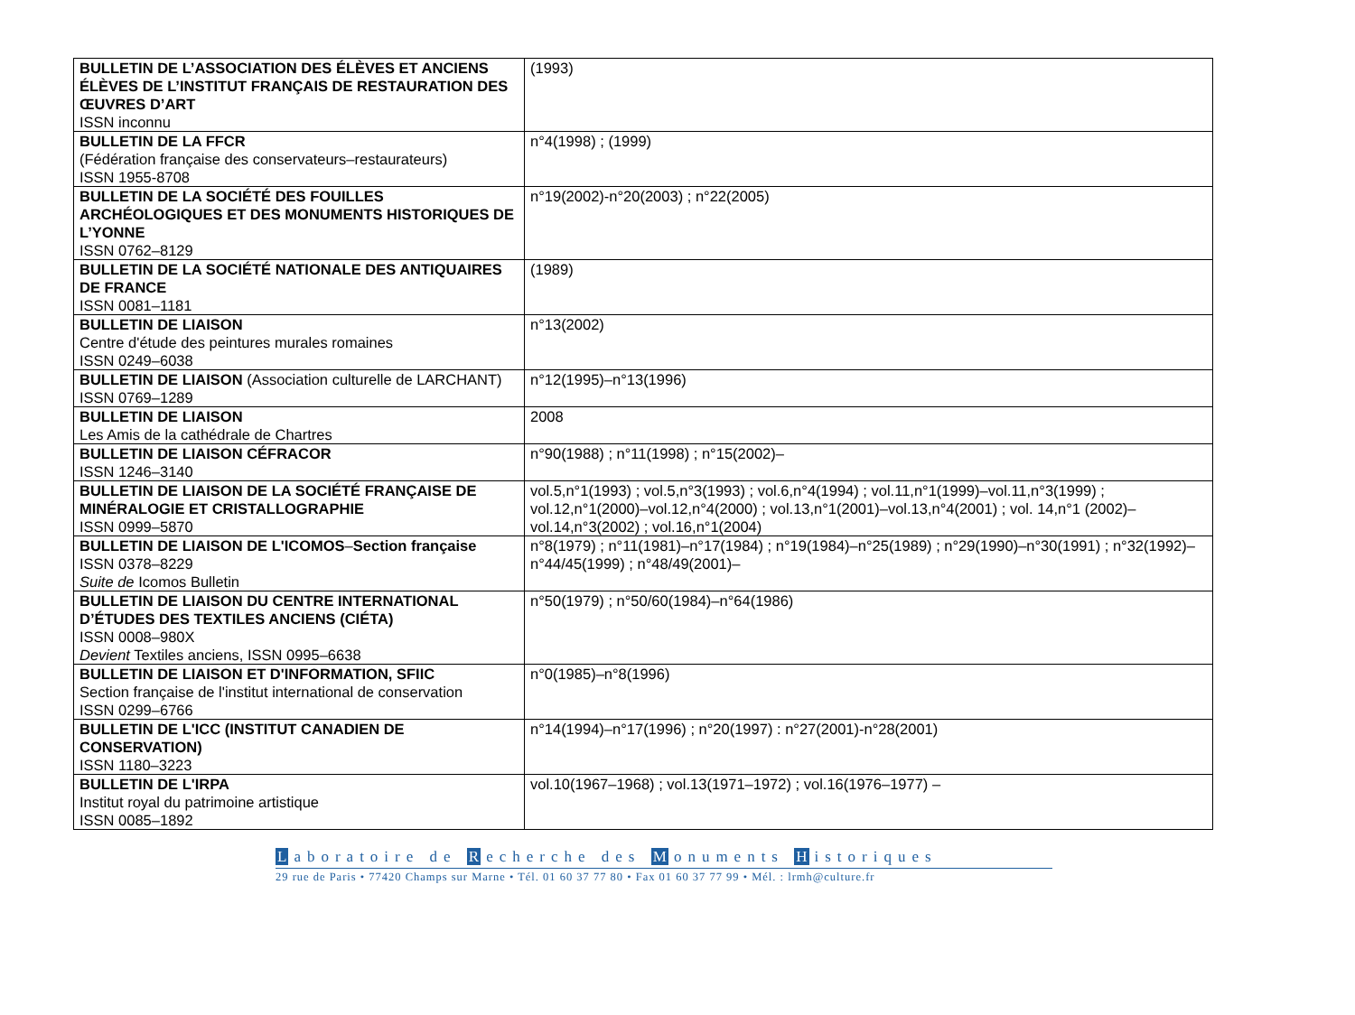| BULLETIN DE L’ASSOCIATION DES ÉLÈVES ET ANCIENS ÉLÈVES DE L’INSTITUT FRANÇAIS DE RESTAURATION DES ŒUVRES D’ART ISSN inconnu | (1993) |
| BULLETIN DE LA FFCR (Fédération française des conservateurs–restaurateurs) ISSN 1955-8708 | n°4(1998) ; (1999) |
| BULLETIN DE LA SOCIÉTÉ DES FOUILLES ARCHÉOLOGIQUES ET DES MONUMENTS HISTORIQUES DE L’YONNE ISSN 0762–8129 | n°19(2002)-n°20(2003) ; n°22(2005) |
| BULLETIN DE LA SOCIÉTÉ NATIONALE DES ANTIQUAIRES DE FRANCE ISSN 0081–1181 | (1989) |
| BULLETIN DE LIAISON Centre d'étude des peintures murales romaines ISSN 0249–6038 | n°13(2002) |
| BULLETIN DE LIAISON (Association culturelle de LARCHANT) ISSN 0769–1289 | n°12(1995)–n°13(1996) |
| BULLETIN DE LIAISON Les Amis de la cathédrale de Chartres | 2008 |
| BULLETIN DE LIAISON CÉFRACOR ISSN 1246–3140 | n°90(1988) ; n°11(1998) ; n°15(2002)– |
| BULLETIN DE LIAISON DE LA SOCIÉTÉ FRANÇAISE DE MINÉRALOGIE ET CRISTALLOGRAPHIE ISSN 0999–5870 | vol.5,n°1(1993) ; vol.5,n°3(1993) ; vol.6,n°4(1994) ; vol.11,n°1(1999)–vol.11,n°3(1999) ; vol.12,n°1(2000)–vol.12,n°4(2000) ; vol.13,n°1(2001)–vol.13,n°4(2001) ; vol. 14,n°1 (2002)–vol.14,n°3(2002) ; vol.16,n°1(2004) |
| BULLETIN DE LIAISON DE L'ICOMOS – Section française ISSN 0378–8229 Suite de Icomos Bulletin | n°8(1979) ; n°11(1981)–n°17(1984) ; n°19(1984)–n°25(1989) ; n°29(1990)–n°30(1991) ; n°32(1992)–n°44/45(1999) ; n°48/49(2001)– |
| BULLETIN DE LIAISON DU CENTRE INTERNATIONAL D’ÉTUDES DES TEXTILES ANCIENS (CIÉTA) ISSN 0008–980X Devient Textiles anciens, ISSN 0995–6638 | n°50(1979) ; n°50/60(1984)–n°64(1986) |
| BULLETIN DE LIAISON ET D'INFORMATION, SFIIC Section française de l'institut international de conservation ISSN 0299–6766 | n°0(1985)–n°8(1996) |
| BULLETIN DE L'ICC (INSTITUT CANADIEN DE CONSERVATION) ISSN 1180–3223 | n°14(1994)–n°17(1996) ; n°20(1997) : n°27(2001)-n°28(2001) |
| BULLETIN DE L'IRPA Institut royal du patrimoine artistique ISSN 0085–1892 | vol.10(1967–1968) ; vol.13(1971–1972) ; vol.16(1976–1977) – |
Laboratoire de R echerche des M onuments H istoriques
29 rue de Paris • 77420 Champs sur Marne • Tél. 01 60 37 77 80 • Fax 01 60 37 77 99 • Mél. : lrmh@culture.fr